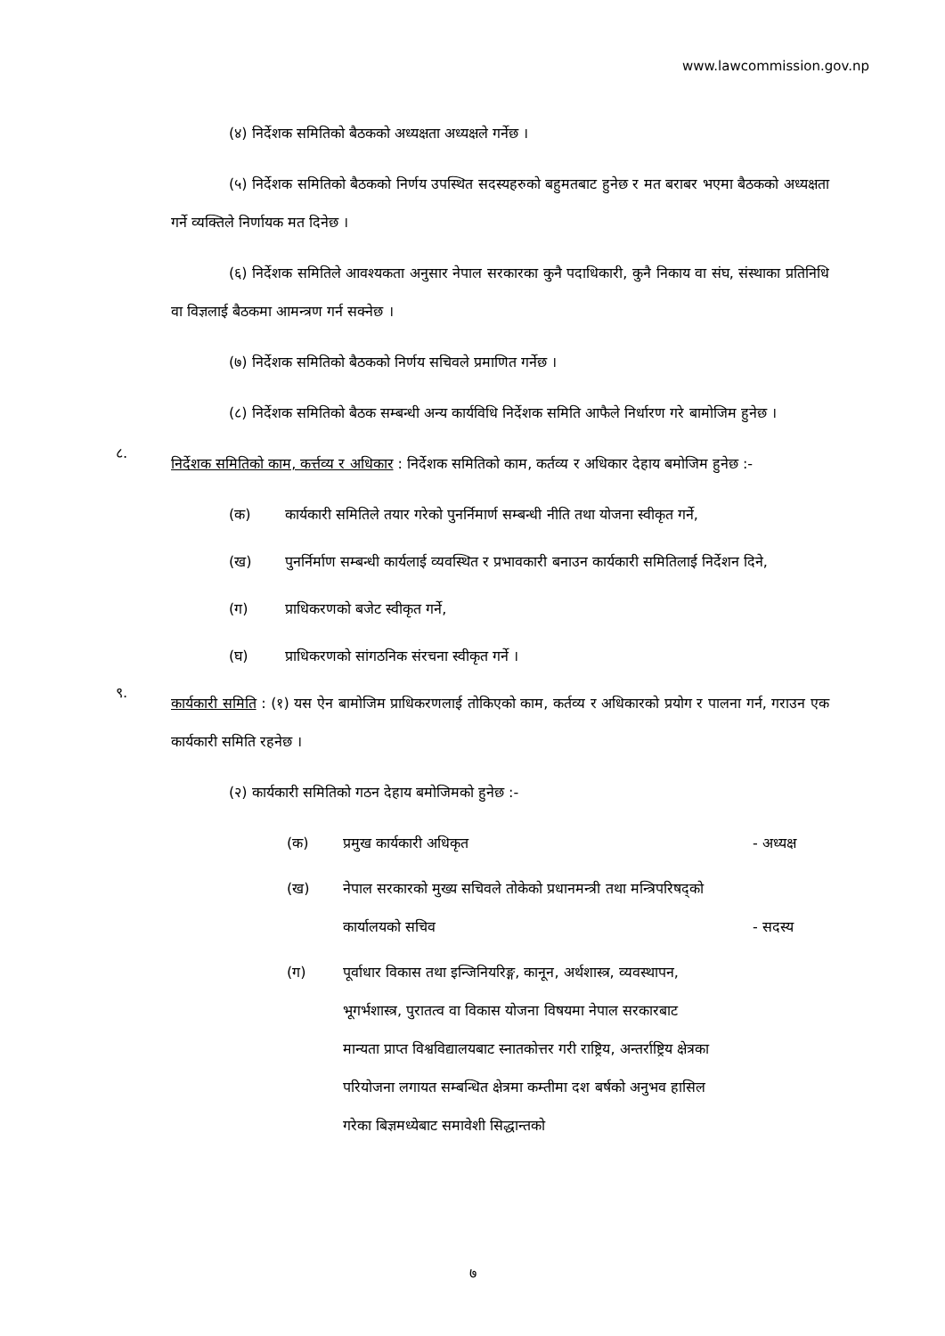www.lawcommission.gov.np
(४) निर्देशक समितिको बैठकको अध्यक्षता अध्यक्षले गर्नेछ ।
(५) निर्देशक समितिको बैठकको निर्णय उपस्थित सदस्यहरुको बहुमतबाट हुनेछ र मत बराबर भएमा बैठकको अध्यक्षता गर्ने व्यक्तिले निर्णायक मत दिनेछ ।
(६) निर्देशक समितिले आवश्यकता अनुसार नेपाल सरकारका कुनै पदाधिकारी, कुनै निकाय वा संघ, संस्थाका प्रतिनिधि वा विज्ञलाई बैठकमा आमन्त्रण गर्न सक्नेछ ।
(७) निर्देशक समितिको बैठकको निर्णय सचिवले प्रमाणित गर्नेछ ।
(८) निर्देशक समितिको बैठक सम्बन्धी अन्य कार्यविधि निर्देशक समिति आफैले निर्धारण गरे बामोजिम हुनेछ ।
८.
निर्देशक समितिको काम, कर्त्तव्य र अधिकार : निर्देशक समितिको काम, कर्तव्य र अधिकार देहाय बमोजिम हुनेछ :-
(क) कार्यकारी समितिले तयार गरेको पुनर्निमार्ण सम्बन्धी नीति तथा योजना स्वीकृत गर्ने,
(ख) पुनर्निर्माण सम्बन्धी कार्यलाई व्यवस्थित र प्रभावकारी बनाउन कार्यकारी समितिलाई निर्देशन दिने,
(ग) प्राधिकरणको बजेट स्वीकृत गर्ने,
(घ) प्राधिकरणको सांगठनिक संरचना स्वीकृत गर्ने ।
९.
कार्यकारी समिति : (१) यस ऐन बामोजिम प्राधिकरणलाई तोकिएको काम, कर्तव्य र अधिकारको प्रयोग र पालना गर्न, गराउन एक कार्यकारी समिति रहनेछ ।
(२) कार्यकारी समितिको गठन देहाय बमोजिमको हुनेछ :-
(क) प्रमुख कार्यकारी अधिकृत - अध्यक्ष
(ख) नेपाल सरकारको मुख्य सचिवले तोकेको प्रधानमन्त्री तथा मन्त्रिपरिषद्को कार्यालयको सचिव - सदस्य
(ग) पूर्वाधार विकास तथा इन्जिनियरिङ्ग, कानून, अर्थशास्त्र, व्यवस्थापन, भूगर्भशास्त्र, पुरातत्व वा विकास योजना विषयमा नेपाल सरकारबाट मान्यता प्राप्त विश्वविद्यालयबाट स्नातकोत्तर गरी राष्ट्रिय, अन्तर्राष्ट्रिय क्षेत्रका परियोजना लगायत सम्बन्धित क्षेत्रमा कम्तीमा दश बर्षको अनुभव हासिल गरेका बिज्ञमध्येबाट समावेशी सिद्धान्तको
७